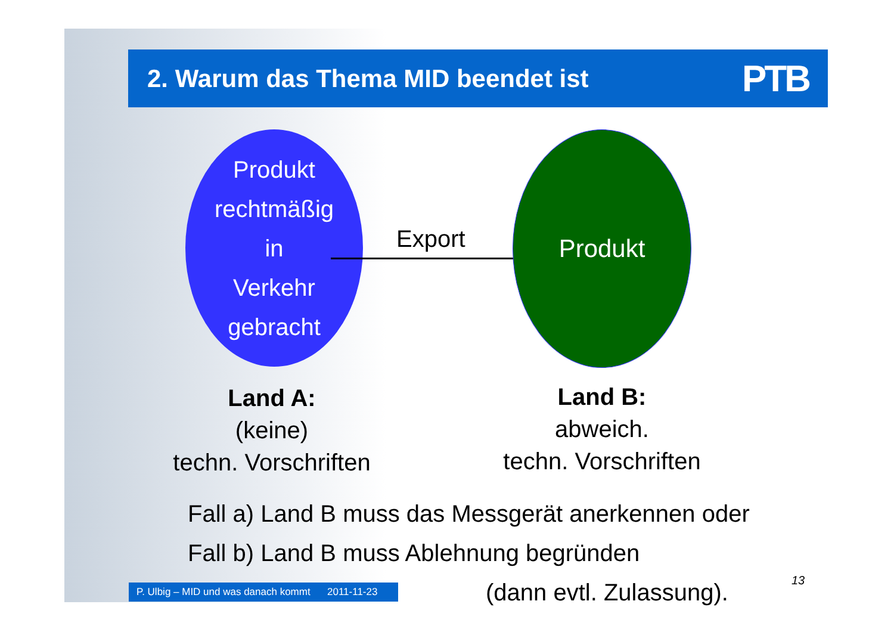2. Warum das Thema MID beendet ist
PTB
Produkt
rechtmäßig
in
Verkehr
gebracht
Export
Produkt
Land A:
(keine)
techn. Vorschriften
Land B:
abweich.
techn. Vorschriften
Fall a) Land B muss das Messgerät anerkennen oder
Fall b) Land B muss Ablehnung begründen
(dann evtl. Zulassung).
P. Ulbig – MID und was danach kommt 2011-11-23
13